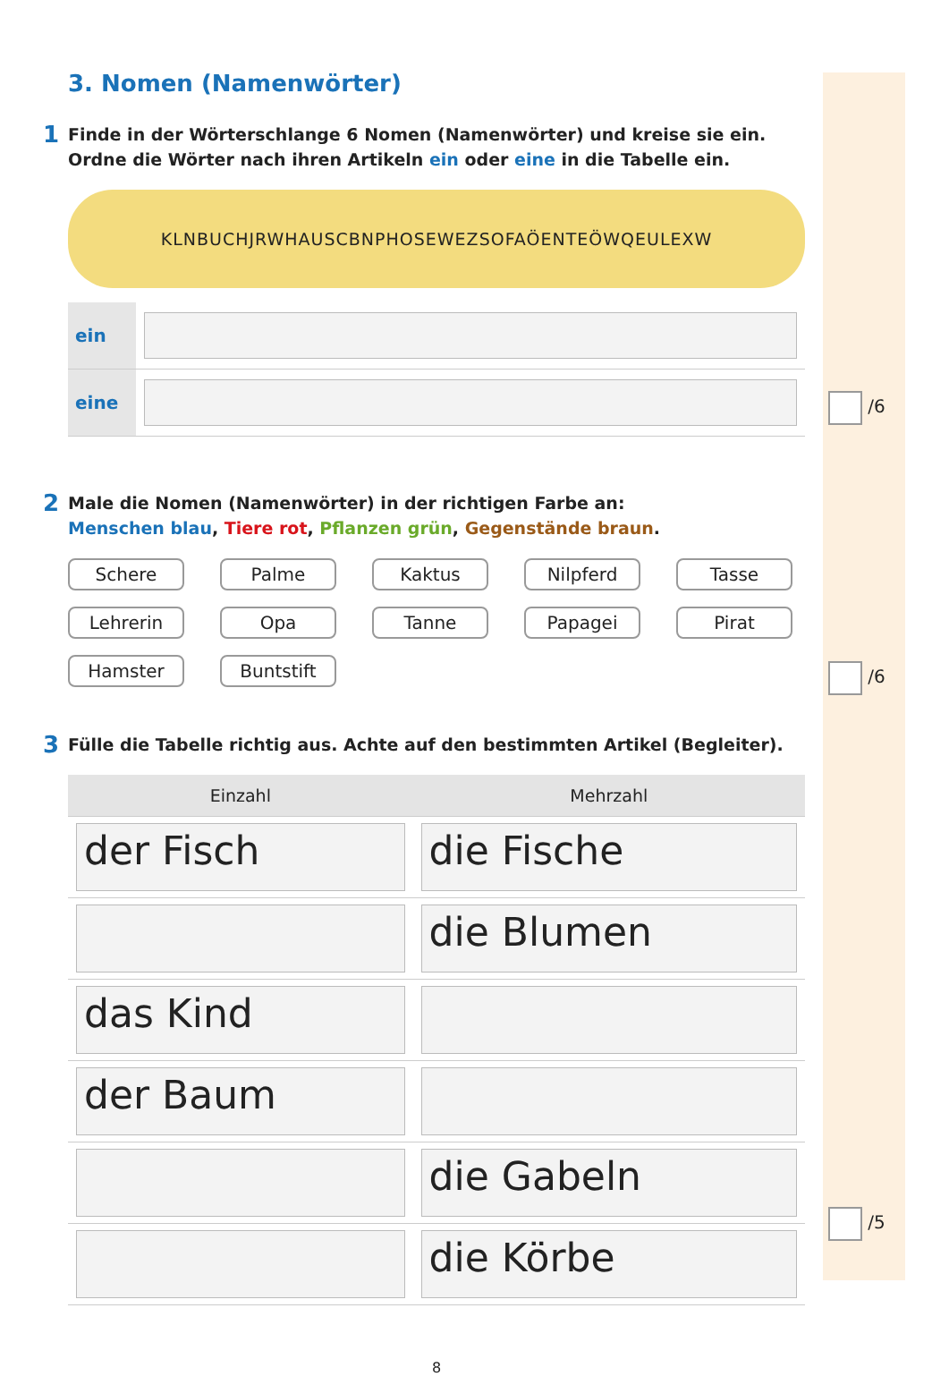/6
/6
/5
3. Nomen (Namenwörter)
1 Finde in der Wörterschlange 6 Nomen (Namenwörter) und kreise sie ein.
Ordne die Wörter nach ihren Artikeln ein oder eine in die Tabelle ein.
KLNBUCHJRWHAUSCBNPHOSEWEZSOFAÖENTEÖWQEULEXW
| ein | |
| eine | |
2 Male die Nomen (Namenwörter) in der richtigen Farbe an:
Menschen blau, Tiere rot, Pflanzen grün, Gegenstände braun.
Schere Palme Kaktus Nilpferd Tasse Lehrerin Opa Tanne Papagei Pirat Hamster Buntstift
3 Fülle die Tabelle richtig aus. Achte auf den bestimmten Artikel (Begleiter).
| Einzahl | Mehrzahl |
| --- | --- |
| der Fisch | die Fische |
| | die Blumen |
| das Kind | |
| der Baum | |
| | die Gabeln |
| | die Körbe |
8